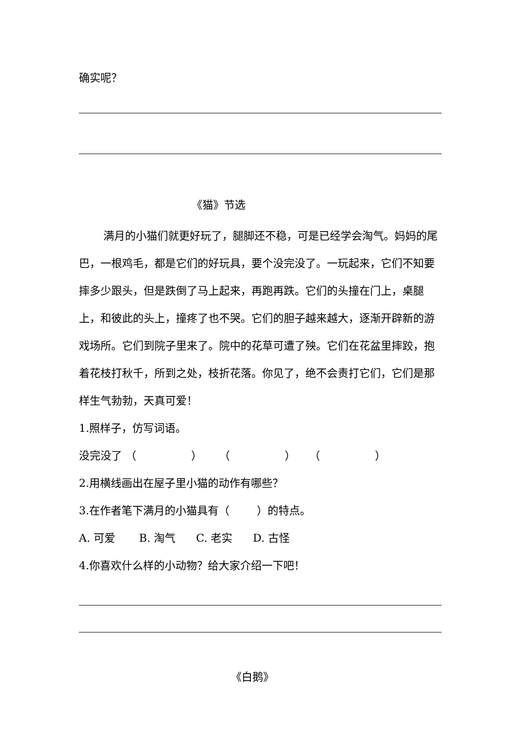确实呢？
《猫》节选
满月的小猫们就更好玩了，腿脚还不稳，可是已经学会淘气。妈妈的尾巴，一根鸡毛，都是它们的好玩具，要个没完没了。一玩起来，它们不知要摔多少跟头，但是跌倒了马上起来，再跑再跌。它们的头撞在门上，桌腿上，和彼此的头上，撞疼了也不哭。它们的胆子越来越大，逐渐开辟新的游戏场所。它们到院子里来了。院中的花草可遭了殃。它们在花盆里摔跤，抱着花枝打秋千，所到之处，枝折花落。你见了，绝不会责打它们，它们是那样生气勃勃，天真可爱！
1.照样子，仿写词语。
没完没了 （ ） （ ） （ ）
2.用横线画出在屋子里小猫的动作有哪些？
3.在作者笔下满月的小猫具有（ ）的特点。
A. 可爱 B. 淘气 C. 老实 D. 古怪
4.你喜欢什么样的小动物？给大家介绍一下吧！
《白鹅》